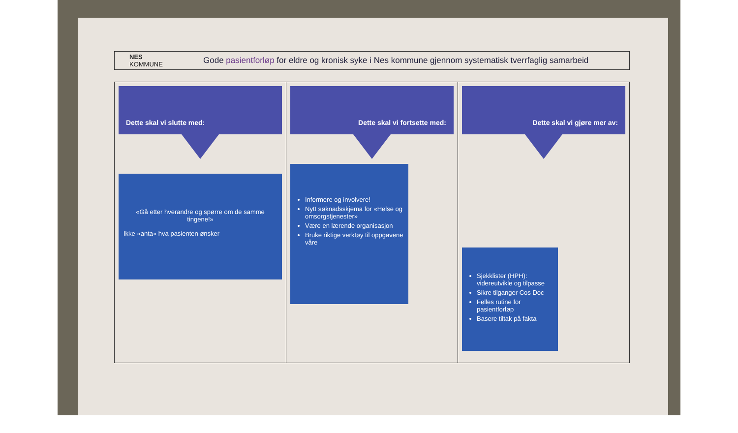NES
KOMMUNE
Gode pasientforløp for eldre og kronisk syke i Nes kommune gjennom systematisk tverrfaglig samarbeid
Dette skal vi slutte med:
«Gå etter hverandre og spørre om de samme tingene!»
Ikke «anta» hva pasienten ønsker
Dette skal vi fortsette med:
Informere og involvere!
Nytt søknadsskjema for «Helse og omsorgstjenester»
Være en lærende organisasjon
Bruke riktige verktøy til oppgavene våre
Dette skal vi gjøre mer av:
Sjekklister (HPH): videreutvikle og tilpasse
Sikre tilganger Cos Doc
Felles rutine for pasientforløp
Basere tiltak på fakta